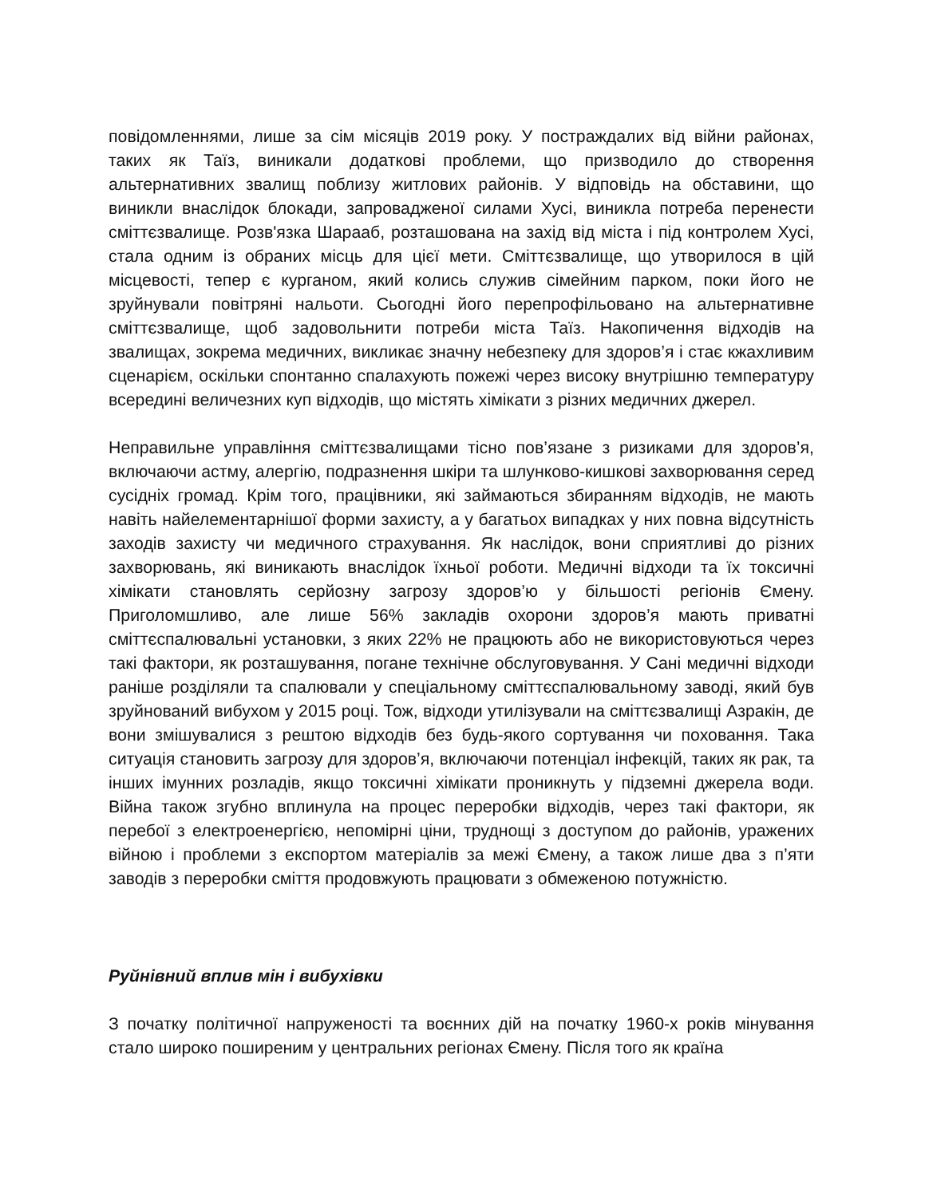повідомленнями, лише за сім місяців 2019 року. У постраждалих від війни районах, таких як Таїз, виникали додаткові проблеми, що призводило до створення альтернативних звалищ поблизу житлових районів. У відповідь на обставини, що виникли внаслідок блокади, запровадженої силами Хусі, виникла потреба перенести сміттєзвалище. Розв'язка Шарааб, розташована на захід від міста і під контролем Хусі, стала одним із обраних місць для цієї мети. Сміттєзвалище, що утворилося в цій місцевості, тепер є курганом, який колись служив сімейним парком, поки його не зруйнували повітряні нальоти. Сьогодні його перепрофільовано на альтернативне сміттєзвалище, щоб задовольнити потреби міста Таїз. Накопичення відходів на звалищах, зокрема медичних, викликає значну небезпеку для здоров’я і стає кжахливим сценарієм, оскільки спонтанно спалахують пожежі через високу внутрішню температуру всередині величезних куп відходів, що містять хімікати з різних медичних джерел.
Неправильне управління сміттєзвалищами тісно пов’язане з ризиками для здоров’я, включаючи астму, алергію, подразнення шкіри та шлунково-кишкові захворювання серед сусідніх громад. Крім того, працівники, які займаються збиранням відходів, не мають навіть найелементарнішої форми захисту, а у багатьох випадках у них повна відсутність заходів захисту чи медичного страхування. Як наслідок, вони сприятливі до різних захворювань, які виникають внаслідок їхньої роботи. Медичні відходи та їх токсичні хімікати становлять серйозну загрозу здоров’ю у більшості регіонів Ємену. Приголомшливо, але лише 56% закладів охорони здоров’я мають приватні сміттєспалювальні установки, з яких 22% не працюють або не використовуються через такі фактори, як розташування, погане технічне обслуговування. У Сані медичні відходи раніше розділяли та спалювали у спеціальному сміттєспалювальному заводі, який був зруйнований вибухом у 2015 році. Тож, відходи утилізували на сміттєзвалищі Азракін, де вони змішувалися з рештою відходів без будь-якого сортування чи поховання. Така ситуація становить загрозу для здоров’я, включаючи потенціал інфекцій, таких як рак, та інших імунних розладів, якщо токсичні хімікати проникнуть у підземні джерела води. Війна також згубно вплинула на процес переробки відходів, через такі фактори, як перебої з електроенергією, непомірні ціни, труднощі з доступом до районів, уражених війною і проблеми з експортом матеріалів за межі Ємену, а також лише два з п’яти заводів з переробки сміття продовжують працювати з обмеженою потужністю.
Руйнівний вплив мін і вибухівки
З початку політичної напруженості та воєнних дій на початку 1960-х років мінування стало широко поширеним у центральних регіонах Ємену. Після того як країна